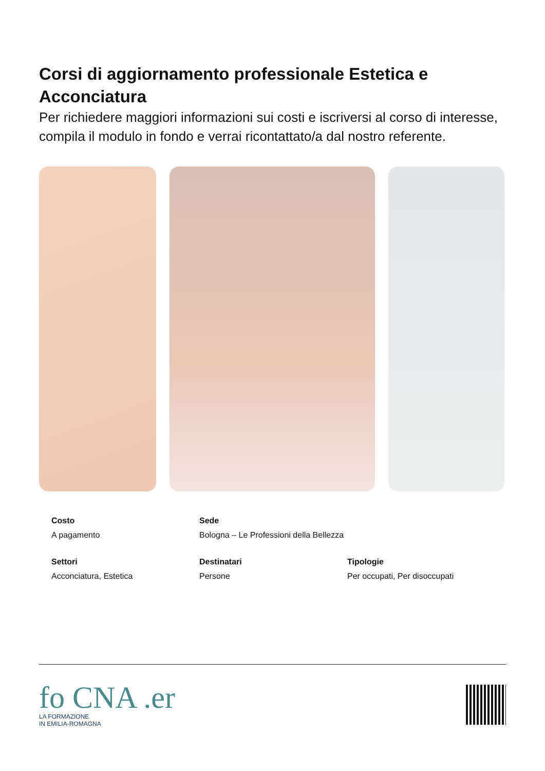Corsi di aggiornamento professionale Estetica e Acconciatura
Per richiedere maggiori informazioni sui costi e iscriversi al corso di interesse, compila il modulo in fondo e verrai ricontattato/a dal nostro referente.
Costo
A pagamento
Sede
Bologna – Le Professioni della Bellezza
Settori
Acconciatura, Estetica
Destinatari
Persone
Tipologie
Per occupati, Per disoccupati
fo CNA .er
LA FORMAZIONE
IN EMILIA-ROMAGNA